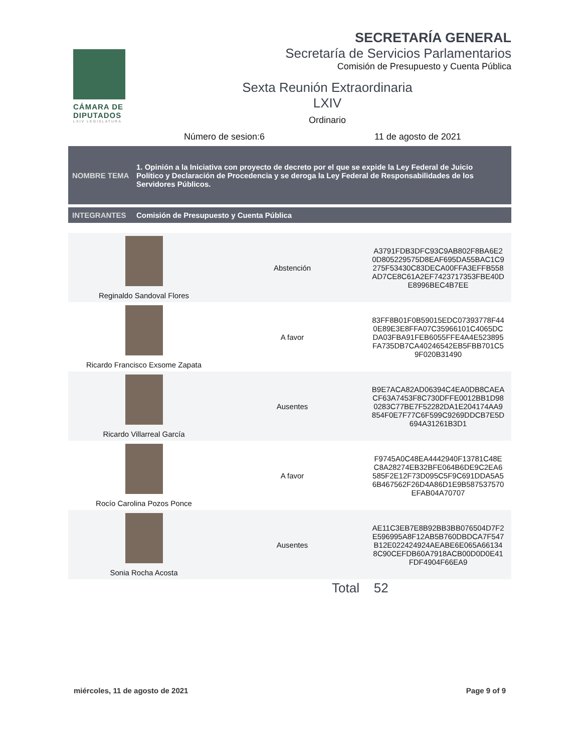CÁMARA DE DIPUTADOS
LXIV LEGISLATURA
SECRETARÍA GENERAL
Secretaría de Servicios Parlamentarios
Comisión de Presupuesto y Cuenta Pública
Sexta Reunión Extraordinaria
LXIV
Ordinario
Número de sesion:6 11 de agosto de 2021
NOMBRE TEMA 1. Opinión a la Iniciativa con proyecto de decreto por el que se expide la Ley Federal de Juicio Político y Declaración de Procedencia y se deroga la Ley Federal de Responsabilidades de los Servidores Públicos.
INTEGRANTES Comisión de Presupuesto y Cuenta Pública
| Reginaldo Sandoval Flores | Abstención | A3791FDB3DFC93C9AB802F8BA6E2 0D805229575D8EAF695DA55BAC1C9 275F53430C83DECA00FFA3EFFB558 AD7CE8C61A2EF7423717353FBE40D E8996BEC4B7EE |
| Ricardo Francisco Exsome Zapata | A favor | 83FF8B01F0B59015EDC07393778F44 0E89E3E8FFA07C35966101C4065DC DA03FBA91FEB6055FFE4A4E523895 FA735DB7CA40246542EB5FBB701C5 9F020B31490 |
| Ricardo Villarreal García | Ausentes | B9E7ACA82AD06394C4EA0DB8CAEA CF63A7453F8C730DFFE0012BB1D98 0283C77BE7F52282DA1E204174AA9 854F0E7F77C6F599C9269DDCB7E5D 694A31261B3D1 |
| Rocío Carolina Pozos Ponce | A favor | F9745A0C48EA4442940F13781C48E C8A28274EB32BFE064B6DE9C2EA6 585F2E12F73D095C5F9C691DDA5A5 6B467562F26D4A86D1E9B587537570 EFAB04A70707 |
| Sonia Rocha Acosta | Ausentes | AE11C3EB7E8B92BB3BB076504D7F2 E596995A8F12AB5B760DBDCA7F547 B12E022424924AEABE6E065A66134 8C90CEFDB60A7918ACB00D0D0E41 FDF4904F66EA9 |
Total 52
miércoles, 11 de agosto de 2021 Page 9 of 9